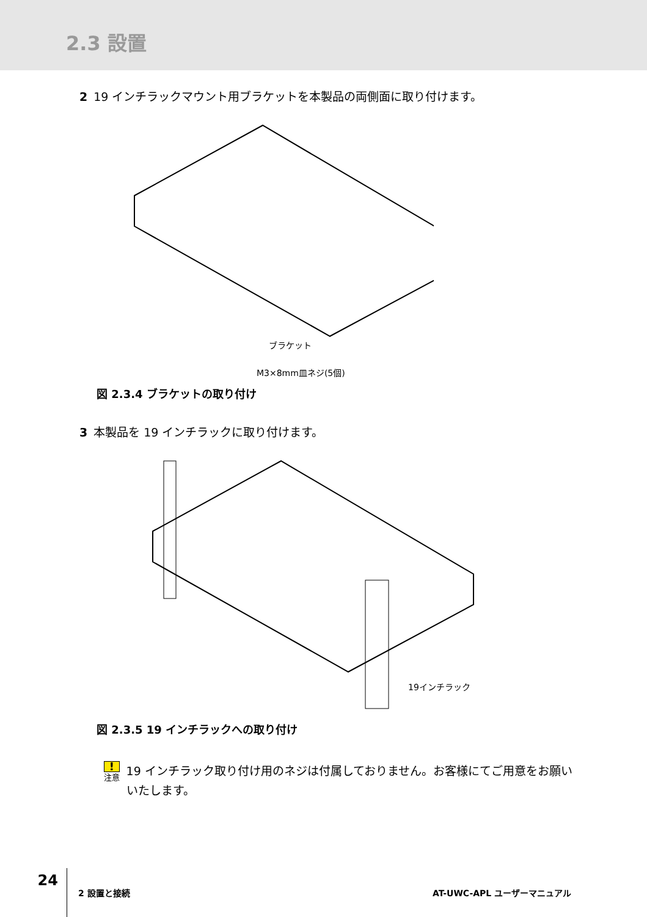2.3 設置
2 19 インチラックマウント用ブラケットを本製品の両側面に取り付けます。
ブラケット
M3×8mm皿ネジ(5個)
図 2.3.4 ブラケットの取り付け
3 本製品を 19 インチラックに取り付けます。
19インチラック
図 2.3.5 19 インチラックへの取り付け
!
注意
19 インチラック取り付け用のネジは付属しておりません。お客様にてご用意をお願いいたします。
24
2 設置と接続 AT-UWC-APL ユーザーマニュアル